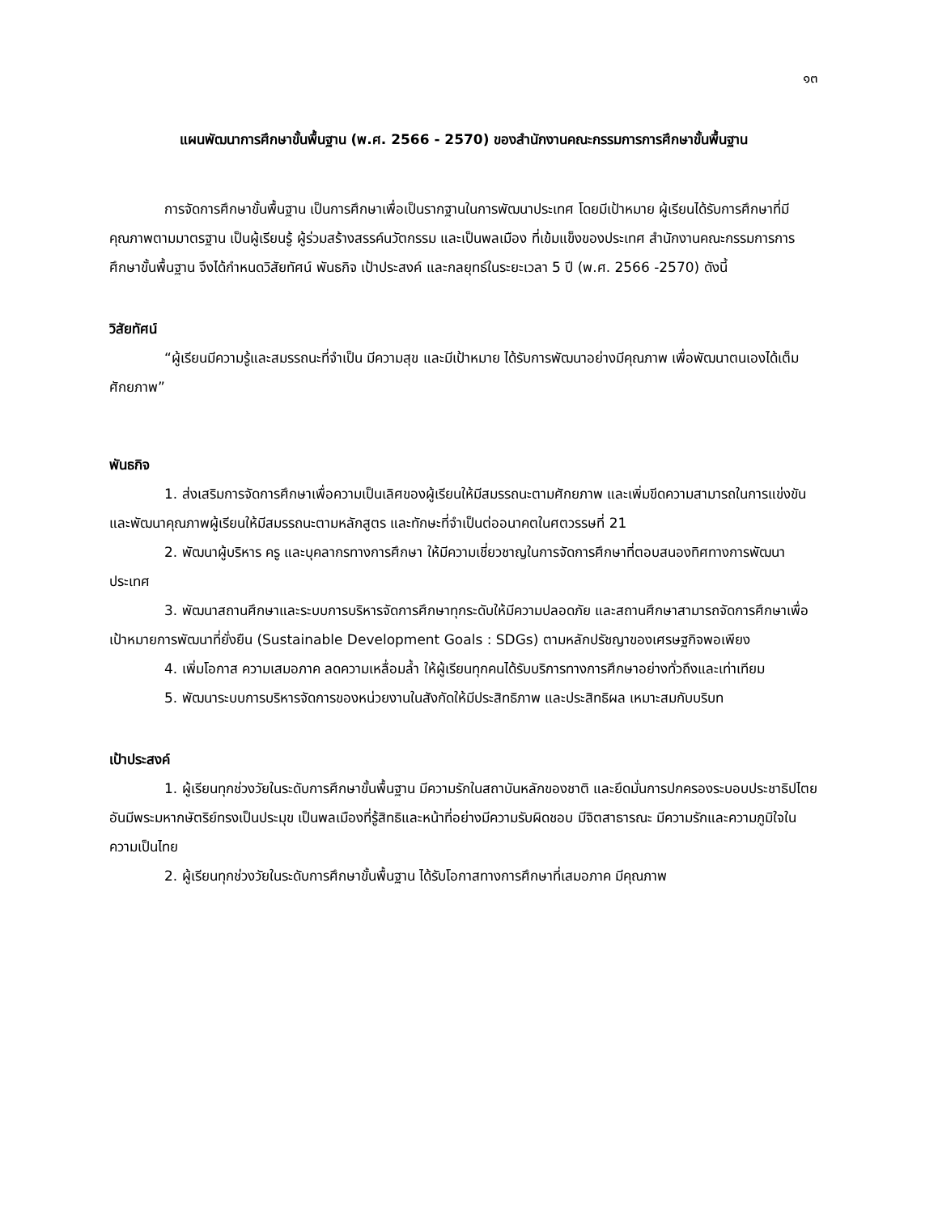๑๓
แผนพัฒนาการศึกษาขั้นพื้นฐาน (พ.ศ. 2566 - 2570) ของสำนักงานคณะกรรมการการศึกษาขั้นพื้นฐาน
การจัดการศึกษาขั้นพื้นฐาน เป็นการศึกษาเพื่อเป็นรากฐานในการพัฒนาประเทศ โดยมีเป้าหมาย ผู้เรียนได้รับการศึกษาที่มีคุณภาพตามมาตรฐาน เป็นผู้เรียนรู้ ผู้ร่วมสร้างสรรค์นวัตกรรม และเป็นพลเมือง ที่เข้มแข็งของประเทศ สำนักงานคณะกรรมการการศึกษาขั้นพื้นฐาน จึงได้กำหนดวิสัยทัศน์ พันธกิจ เป้าประสงค์ และกลยุทธ์ในระยะเวลา 5 ปี (พ.ศ. 2566 -2570) ดังนี้
วิสัยทัศน์
“ผู้เรียนมีความรู้และสมรรถนะที่จำเป็น มีความสุข และมีเป้าหมาย ได้รับการพัฒนาอย่างมีคุณภาพ เพื่อพัฒนาตนเองได้เต็มศักยภาพ”
พันธกิจ
1. ส่งเสริมการจัดการศึกษาเพื่อความเป็นเลิศของผู้เรียนให้มีสมรรถนะตามศักยภาพ และเพิ่มขีดความสามารถในการแข่งขัน และพัฒนาคุณภาพผู้เรียนให้มีสมรรถนะตามหลักสูตร และทักษะที่จำเป็นต่ออนาคตในศตวรรษที่ 21
2. พัฒนาผู้บริหาร ครู และบุคลากรทางการศึกษา ให้มีความเชี่ยวชาญในการจัดการศึกษาที่ตอบสนองทิศทางการพัฒนาประเทศ
3. พัฒนาสถานศึกษาและระบบการบริหารจัดการศึกษาทุกระดับให้มีความปลอดภัย และสถานศึกษาสามารถจัดการศึกษาเพื่อเป้าหมายการพัฒนาที่ยั่งยืน (Sustainable Development Goals : SDGs) ตามหลักปรัชญาของเศรษฐกิจพอเพียง
4. เพิ่มโอกาส ความเสมอภาค ลดความเหลื่อมล้ำ ให้ผู้เรียนทุกคนได้รับบริการทางการศึกษาอย่างทั่วถึงและเท่าเทียม
5. พัฒนาระบบการบริหารจัดการของหน่วยงานในสังกัดให้มีประสิทธิภาพ และประสิทธิผล เหมาะสมกับบริบท
เป้าประสงค์
1. ผู้เรียนทุกช่วงวัยในระดับการศึกษาขั้นพื้นฐาน มีความรักในสถาบันหลักของชาติ และยึดมั่นการปกครองระบอบประชาธิปไตยอันมีพระมหากษัตริย์ทรงเป็นประมุข เป็นพลเมืองที่รู้สิทธิและหน้าที่อย่างมีความรับผิดชอบ มีจิตสาธารณะ มีความรักและความภูมิใจในความเป็นไทย
2. ผู้เรียนทุกช่วงวัยในระดับการศึกษาขั้นพื้นฐาน ได้รับโอกาสทางการศึกษาที่เสมอภาค มีคุณภาพ